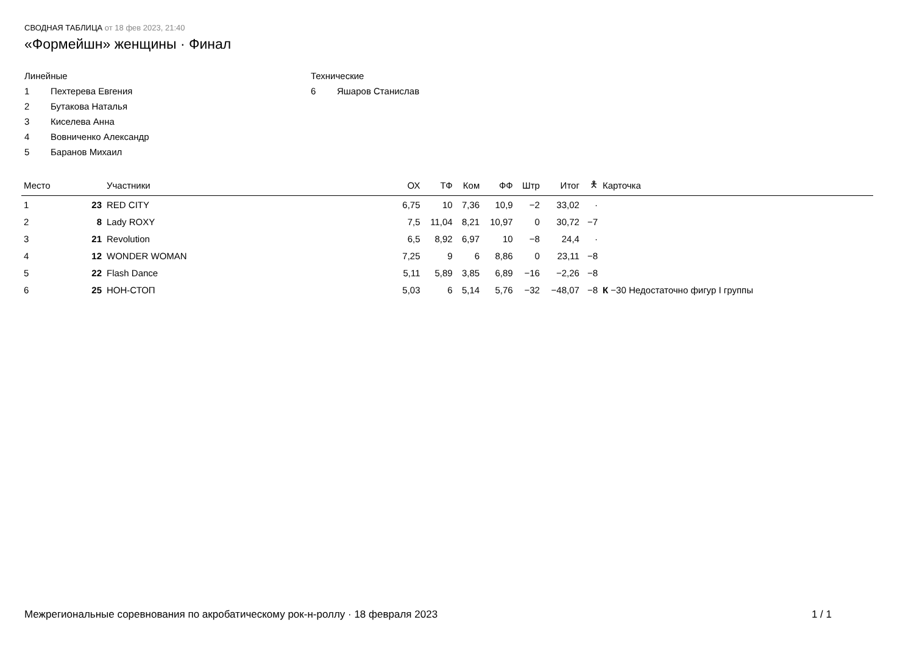СВОДНАЯ ТАБЛИЦА от 18 фев 2023, 21:40
«Формейшн» женщины · Финал
Линейные
1 Пехтерева Евгения
2 Бутакова Наталья
3 Киселева Анна
4 Вовниченко Александр
5 Баранов Михаил
Технические
6 Яшаров Станислав
| Место | | Участники | ОХ | ТФ | Ком | ФФ | Штр | Итог | 🯅 | Карточка |
| --- | --- | --- | --- | --- | --- | --- | --- | --- | --- | --- |
| 1 | 23 | RED CITY | 6,75 | 10 | 7,36 | 10,9 | −2 | 33,02 | · | |
| 2 | 8 | Lady ROXY | 7,5 | 11,04 | 8,21 | 10,97 | 0 | 30,72 | −7 | |
| 3 | 21 | Revolution | 6,5 | 8,92 | 6,97 | 10 | −8 | 24,4 | · | |
| 4 | 12 | WONDER WOMAN | 7,25 | 9 | 6 | 8,86 | 0 | 23,11 | −8 | |
| 5 | 22 | Flash Dance | 5,11 | 5,89 | 3,85 | 6,89 | −16 | −2,26 | −8 | |
| 6 | 25 | НОН-СТОП | 5,03 | 6 | 5,14 | 5,76 | −32 | −48,07 | −8 | К −30 Недостаточно фигур I группы |
Межрегиональные соревнования по акробатическому рок-н-роллу · 18 февраля 2023 1 / 1